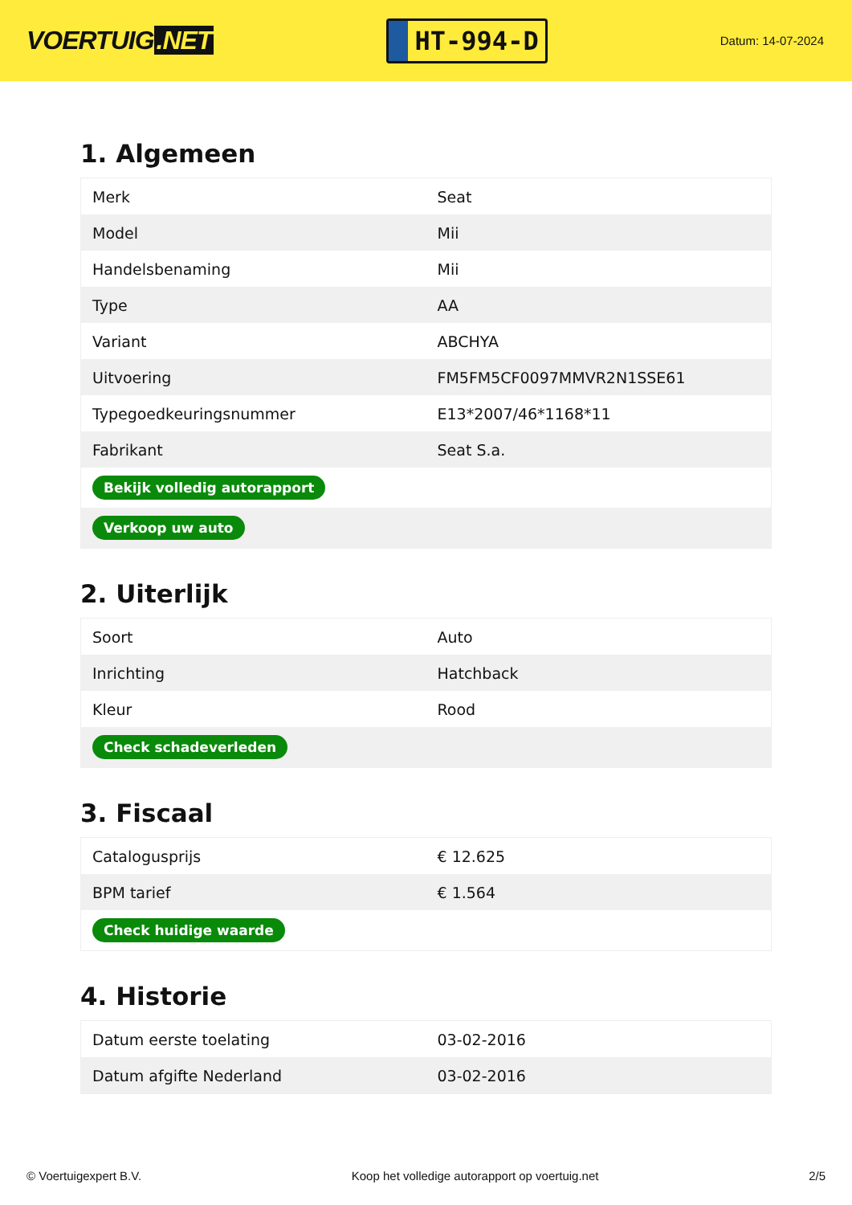VOERTUIG.NET
HT-994-D
Datum: 14-07-2024
1. Algemeen
| Merk | Seat |
| Model | Mii |
| Handelsbenaming | Mii |
| Type | AA |
| Variant | ABCHYA |
| Uitvoering | FM5FM5CF0097MMVR2N1SSE61 |
| Typegoedkeuringsnummer | E13*2007/46*1168*11 |
| Fabrikant | Seat S.a. |
| Bekijk volledig autorapport | |
| Verkoop uw auto | |
2. Uiterlijk
| Soort | Auto |
| Inrichting | Hatchback |
| Kleur | Rood |
| Check schadeverleden | |
3. Fiscaal
| Catalogusprijs | € 12.625 |
| BPM tarief | € 1.564 |
| Check huidige waarde | |
4. Historie
| Datum eerste toelating | 03-02-2016 |
| Datum afgifte Nederland | 03-02-2016 |
© Voertuigexpert B.V. Koop het volledige autorapport op voertuig.net 2/5